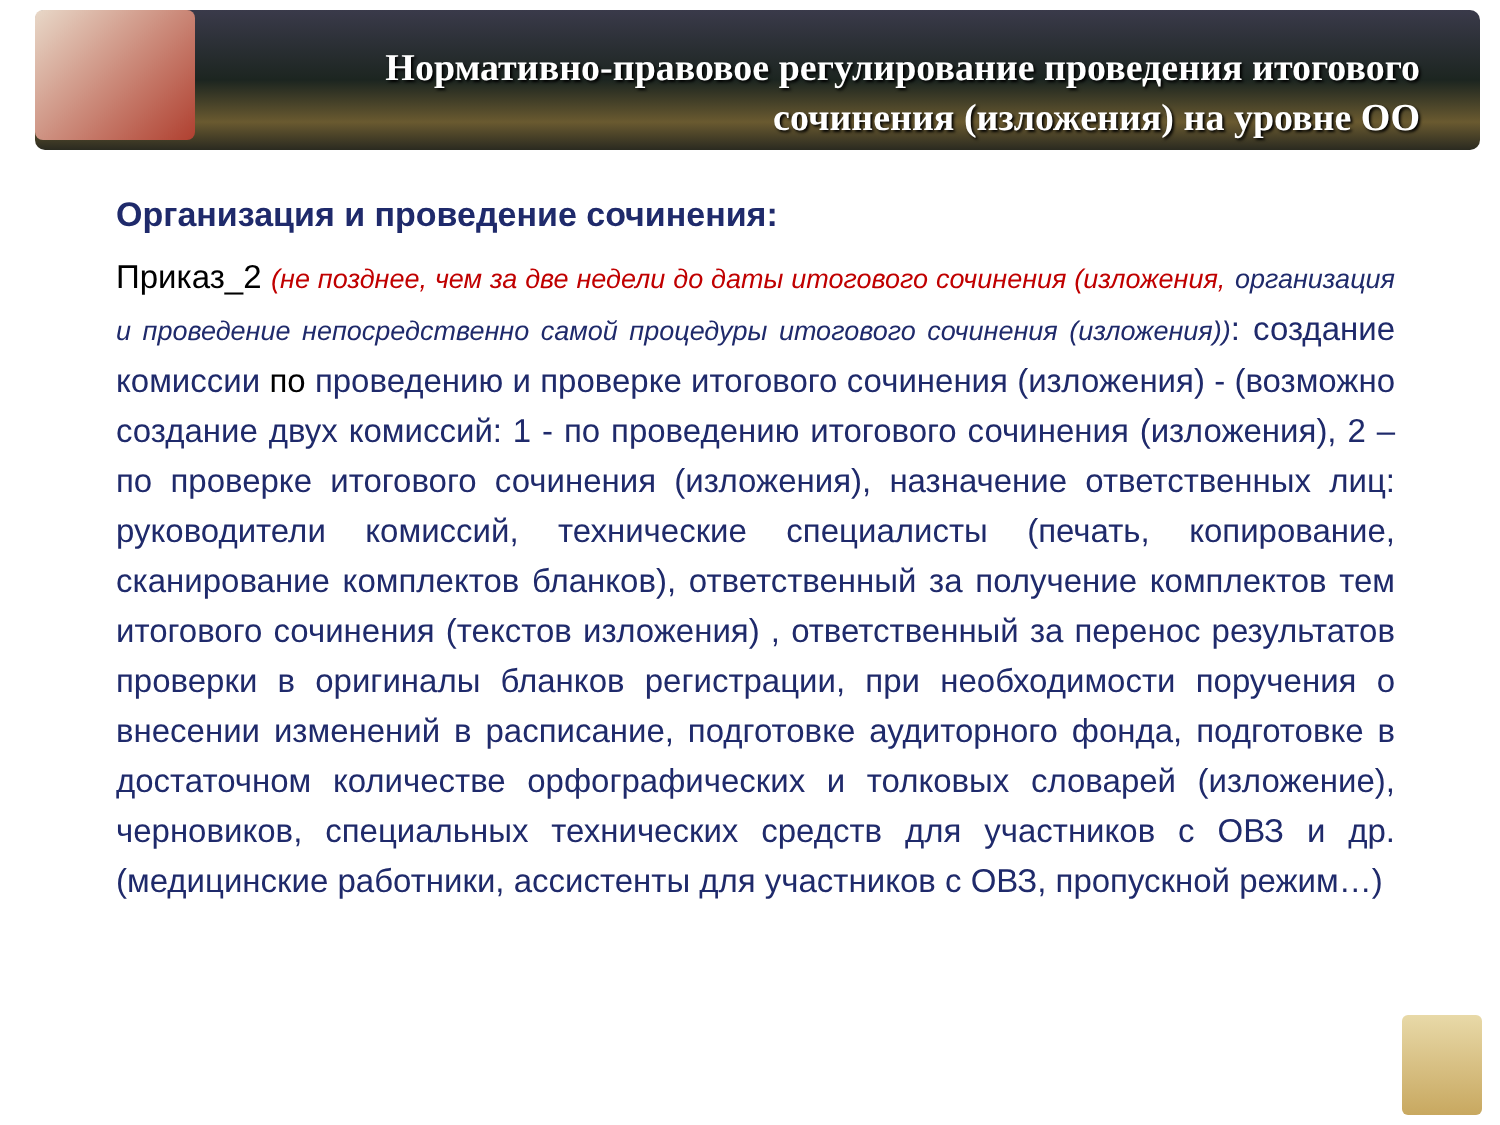Нормативно-правовое регулирование проведения итогового сочинения (изложения) на уровне ОО
Организация и проведение сочинения:
Приказ_2 (не позднее, чем за две недели до даты итогового сочинения (изложения, организация и проведение непосредственно самой процедуры итогового сочинения (изложения)): создание комиссии по проведению и проверке итогового сочинения (изложения) - (возможно создание двух комиссий: 1 - по проведению итогового сочинения (изложения), 2 – по проверке итогового сочинения (изложения), назначение ответственных лиц: руководители комиссий, технические специалисты (печать, копирование, сканирование комплектов бланков), ответственный за получение комплектов тем итогового сочинения (текстов изложения) , ответственный за перенос результатов проверки в оригиналы бланков регистрации, при необходимости поручения о внесении изменений в расписание, подготовке аудиторного фонда, подготовке в достаточном количестве орфографических и толковых словарей (изложение), черновиков, специальных технических средств для участников с ОВЗ и др. (медицинские работники, ассистенты для участников с ОВЗ, пропускной режим…)